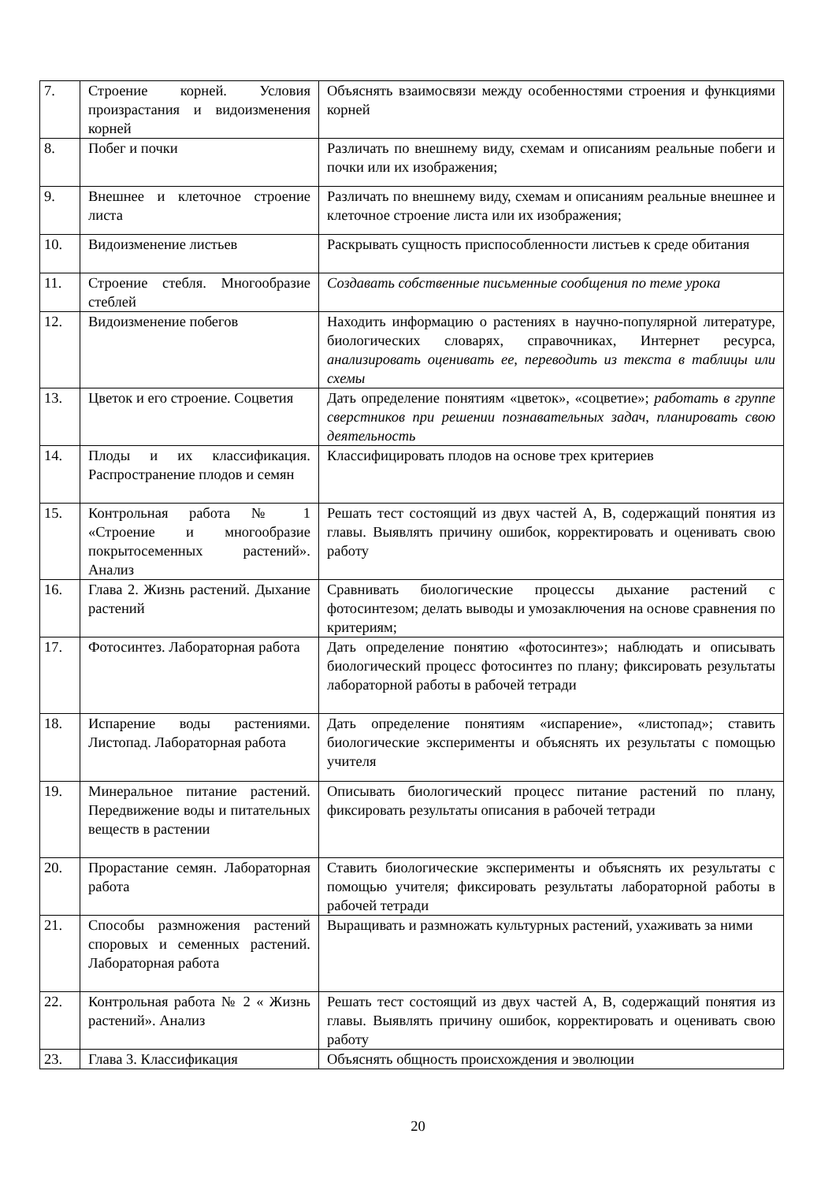| 7. | Строение корней. Условия произрастания и видоизменения корней | Объяснять взаимосвязи между особенностями строения и функциями корней |
| 8. | Побег и почки | Различать по внешнему виду, схемам и описаниям реальные побеги и почки или их изображения; |
| 9. | Внешнее и клеточное строение листа | Различать по внешнему виду, схемам и описаниям реальные внешнее и клеточное строение листа или их изображения; |
| 10. | Видоизменение листьев | Раскрывать сущность приспособленности листьев к среде обитания |
| 11. | Строение стебля. Многообразие стеблей | Создавать собственные письменные сообщения по теме урока |
| 12. | Видоизменение побегов | Находить информацию о растениях в научно-популярной литературе, биологических словарях, справочниках, Интернет ресурса, анализировать оценивать ее, переводить из текста в таблицы или схемы |
| 13. | Цветок и его строение. Соцветия | Дать определение понятиям «цветок», «соцветие»; работать в группе сверстников при решении познавательных задач, планировать свою деятельность |
| 14. | Плоды и их классификация. Распространение плодов и семян | Классифицировать плодов на основе трех критериев |
| 15. | Контрольная работа № 1 «Строение и многообразие покрытосеменных растений». Анализ | Решать тест состоящий из двух частей А, В, содержащий понятия из главы. Выявлять причину ошибок, корректировать и оценивать свою работу |
| 16. | Глава 2. Жизнь растений. Дыхание растений | Сравнивать биологические процессы дыхание растений с фотосинтезом; делать выводы и умозаключения на основе сравнения по критериям; |
| 17. | Фотосинтез. Лабораторная работа | Дать определение понятию «фотосинтез»; наблюдать и описывать биологический процесс фотосинтез по плану; фиксировать результаты лабораторной работы в рабочей тетради |
| 18. | Испарение воды растениями. Листопад. Лабораторная работа | Дать определение понятиям «испарение», «листопад»; ставить биологические эксперименты и объяснять их результаты с помощью учителя |
| 19. | Минеральное питание растений. Передвижение воды и питательных веществ в растении | Описывать биологический процесс питание растений по плану, фиксировать результаты описания в рабочей тетради |
| 20. | Прорастание семян. Лабораторная работа | Ставить биологические эксперименты и объяснять их результаты с помощью учителя; фиксировать результаты лабораторной работы в рабочей тетради |
| 21. | Способы размножения растений споровых и семенных растений. Лабораторная работа | Выращивать и размножать культурных растений, ухаживать за ними |
| 22. | Контрольная работа № 2 « Жизнь растений». Анализ | Решать тест состоящий из двух частей А, В, содержащий понятия из главы. Выявлять причину ошибок, корректировать и оценивать свою работу |
| 23. | Глава 3. Классификация | Объяснять общность происхождения и эволюции |
20